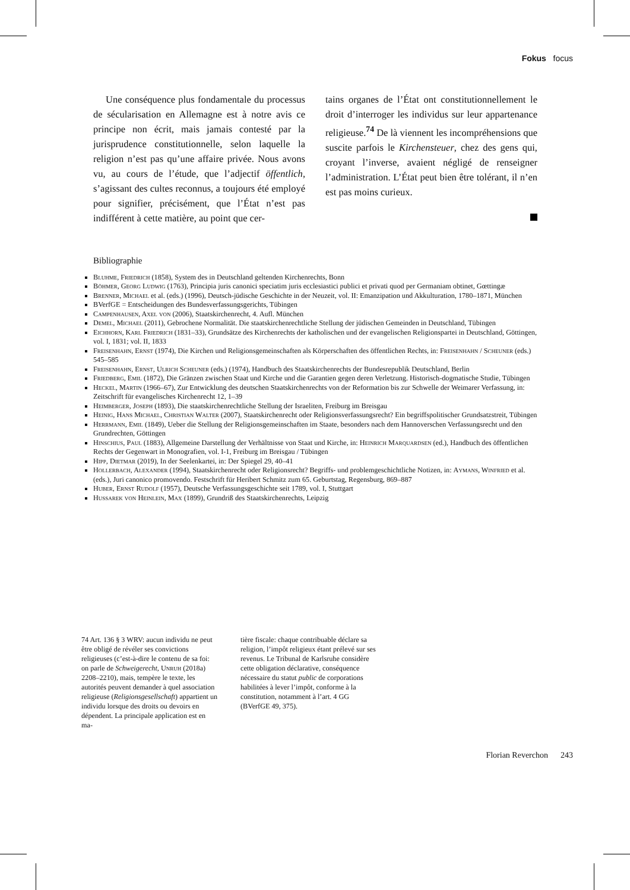Fokus focus
Une conséquence plus fondamentale du processus de sécularisation en Allemagne est à notre avis ce principe non écrit, mais jamais contesté par la jurisprudence constitutionnelle, selon laquelle la religion n’est pas qu’une affaire privée. Nous avons vu, au cours de l’étude, que l’adjectif öffentlich, s’agissant des cultes reconnus, a toujours été employé pour signifier, précisément, que l’État n’est pas indifférent à cette matière, au point que cer-
tains organes de l’État ont constitutionnellement le droit d’interroger les individus sur leur appartenance religieuse.<sup>74</sup> De là viennent les incompréhensions que suscite parfois le Kirchensteuer, chez des gens qui, croyant l’inverse, avaient négligé de renseigner l’administration. L’État peut bien être tolérant, il n’en est pas moins curieux.
Bibliographie
Bluhme, Friedrich (1858), System des in Deutschland geltenden Kirchenrechts, Bonn
Böhmer, Georg Ludwig (1763), Principia juris canonici speciatim juris ecclesiastici publici et privati quod per Germaniam obtinet, Gœttingæ
Brenner, Michael et al. (eds.) (1996), Deutsch-jüdische Geschichte in der Neuzeit, vol. II: Emanzipation und Akkulturation, 1780–1871, München
BVerfGE = Entscheidungen des Bundesverfassungsgerichts, Tübingen
Campenhausen, Axel von (2006), Staatskirchenrecht, 4. Aufl. München
Demel, Michael (2011), Gebrochene Normalität. Die staatskirchenrechtliche Stellung der jüdischen Gemeinden in Deutschland, Tübingen
Eichhorn, Karl Friedrich (1831–33), Grundsätze des Kirchenrechts der katholischen und der evangelischen Religionspartei in Deutschland, Göttingen, vol. I, 1831; vol. II, 1833
Freisenhahn, Ernst (1974), Die Kirchen und Religionsgemeinschaften als Körperschaften des öffentlichen Rechts, in: Freisenhahn / Scheuner (eds.) 545–585
Freisenhahn, Ernst, Ulrich Scheuner (eds.) (1974), Handbuch des Staatskirchenrechts der Bundesrepublik Deutschland, Berlin
Friedberg, Emil (1872), Die Gränzen zwischen Staat und Kirche und die Garantien gegen deren Verletzung. Historisch-dogmatische Studie, Tübingen
Heckel, Martin (1966–67), Zur Entwicklung des deutschen Staatskirchenrechts von der Reformation bis zur Schwelle der Weimarer Verfassung, in: Zeitschrift für evangelisches Kirchenrecht 12, 1–39
Heimberger, Joseph (1893), Die staatskirchenrechtliche Stellung der Israeliten, Freiburg im Breisgau
Heinig, Hans Michael, Christian Walter (2007), Staatskirchenrecht oder Religionsverfassungsrecht? Ein begriffspolitischer Grundsatzstreit, Tübingen
Herrmann, Emil (1849), Ueber die Stellung der Religionsgemeinschaften im Staate, besonders nach dem Hannoverschen Verfassungsrecht und den Grundrechten, Göttingen
Hinschius, Paul (1883), Allgemeine Darstellung der Verhältnisse von Staat und Kirche, in: Heinrich Marquardsen (ed.), Handbuch des öffentlichen Rechts der Gegenwart in Monografien, vol. I-1, Freiburg im Breisgau / Tübingen
Hipp, Dietmar (2019), In der Seelenkartei, in: Der Spiegel 29, 40–41
Hollerbach, Alexander (1994), Staatskirchenrecht oder Religionsrecht? Begriffs- und problemgeschichtliche Notizen, in: Aymans, Winfried et al. (eds.), Juri canonico promovendo. Festschrift für Heribert Schmitz zum 65. Geburtstag, Regensburg, 869–887
Huber, Ernst Rudolf (1957), Deutsche Verfassungsgeschichte seit 1789, vol. I, Stuttgart
Hussarek von Heinlein, Max (1899), Grundriß des Staatskirchenrechts, Leipzig
74 Art. 136 § 3 WRV: aucun individu ne peut être obligé de révéler ses convictions religieuses (c’est-à-dire le contenu de sa foi: on parle de Schweigerecht, Unruh (2018a) 2208–2210), mais, tempère le texte, les autorités peuvent demander à quel association religieuse (Religionsgesellschaft) appartient un individu lorsque des droits ou devoirs en dépendent. La principale application est en ma-
tière fiscale: chaque contribuable déclare sa religion, l’impôt religieux étant prélevé sur ses revenus. Le Tribunal de Karlsruhe considère cette obligation déclarative, conséquence nécessaire du statut public de corporations habilitées à lever l’impôt, conforme à la constitution, notamment à l’art. 4 GG (BVerfGE 49, 375).
Florian Reverchon 243